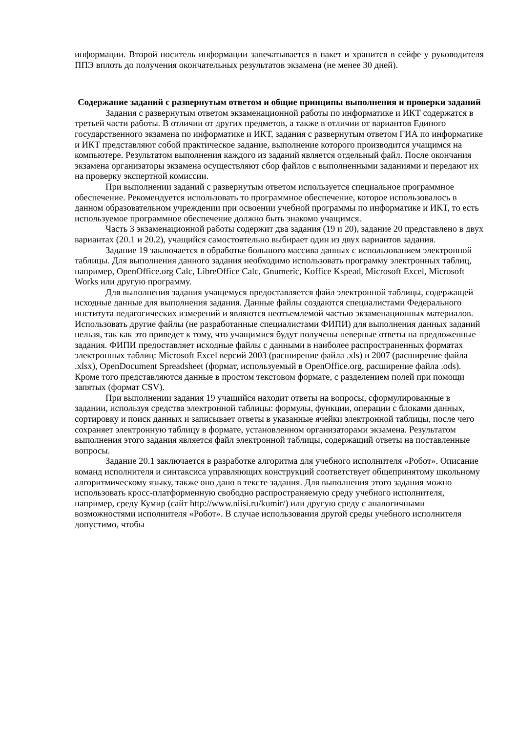информации. Второй носитель информации запечатывается в пакет и хранится в сейфе у руководителя ППЭ вплоть до получения окончательных результатов экзамена (не менее 30 дней).
Содержание заданий с развернутым ответом и общие принципы выполнения и проверки заданий
Задания с развернутым ответом экзаменационной работы по информатике и ИКТ содержатся в третьей части работы. В отличии от других предметов, а также в отличии от вариантов Единого государственного экзамена по информатике и ИКТ, задания с развернутым ответом ГИА по информатике и ИКТ представляют собой практическое задание, выполнение которого производится учащимся на компьютере. Результатом выполнения каждого из заданий является отдельный файл. После окончания экзамена организаторы экзамена осуществляют сбор файлов с выполненными заданиями и передают их на проверку экспертной комиссии.
При выполнении заданий с развернутым ответом используется специальное программное обеспечение. Рекомендуется использовать то программное обеспечение, которое использовалось в данном образовательном учреждении при освоении учебной программы по информатике и ИКТ, то есть используемое программное обеспечение должно быть знакомо учащимся.
Часть 3 экзаменационной работы содержит два задания (19 и 20), задание 20 представлено в двух вариантах (20.1 и 20.2), учащийся самостоятельно выбирает один из двух вариантов задания.
Задание 19 заключается в обработке большого массива данных с использованием электронной таблицы. Для выполнения данного задания необходимо использовать программу электронных таблиц, например, OpenOffice.org Calc, LibreOffice Calc, Gnumeric, Koffice Kspead, Microsoft Excel, Microsoft Works или другую программу.
Для выполнения задания учащемуся предоставляется файл электронной таблицы, содержащей исходные данные для выполнения задания. Данные файлы создаются специалистами Федерального института педагогических измерений и являются неотъемлемой частью экзаменационных материалов. Использовать другие файлы (не разработанные специалистами ФИПИ) для выполнения данных заданий нельзя, так как это приведет к тому, что учащимися будут получены неверные ответы на предложенные задания. ФИПИ предоставляет исходные файлы с данными в наиболее распространенных форматах электронных таблиц: Microsoft Excel версий 2003 (расширение файла .xls) и 2007 (расширение файла .xlsx), OpenDocument Spreadsheet (формат, используемый в OpenOffice.org, расширение файла .ods). Кроме того представляются данные в простом текстовом формате, с разделением полей при помощи запятых (формат CSV).
При выполнении задания 19 учащийся находит ответы на вопросы, сформулированные в задании, используя средства электронной таблицы: формулы, функции, операции с блоками данных, сортировку и поиск данных и записывает ответы в указанные ячейки электронной таблицы, после чего сохраняет электронную таблицу в формате, установленном организаторами экзамена. Результатом выполнения этого задания является файл электронной таблицы, содержащий ответы на поставленные вопросы.
Задание 20.1 заключается в разработке алгоритма для учебного исполнителя «Робот». Описание команд исполнителя и синтаксиса управляющих конструкций соответствует общепринятому школьному алгоритмическому языку, также оно дано в тексте задания. Для выполнения этого задания можно использовать кросс-платформенную свободно распространяемую среду учебного исполнителя, например, среду Кумир (сайт http://www.niisi.ru/kumir/) или другую среду с аналогичными возможностями исполнителя «Робот». В случае использования другой среды учебного исполнителя допустимо, чтобы